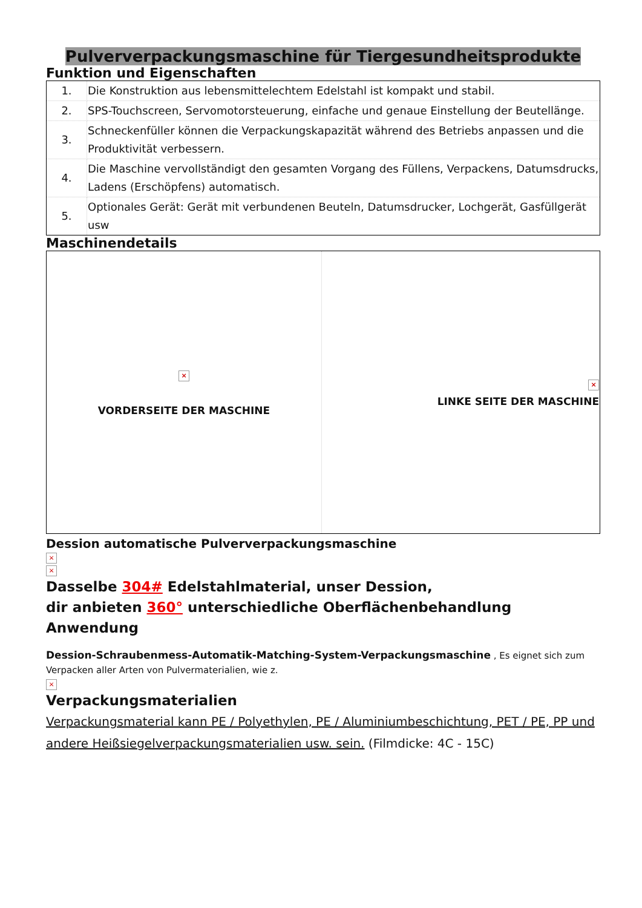Pulververpackungsmaschine für Tiergesundheitsprodukte
Funktion und Eigenschaften
| 1. | Die Konstruktion aus lebensmittelechtem Edelstahl ist kompakt und stabil. |
| 2. | SPS-Touchscreen, Servomotorsteuerung, einfache und genaue Einstellung der Beutellänge. |
| 3. | Schneckenfüller können die Verpackungskapazität während des Betriebs anpassen und die Produktivität verbessern. |
| 4. | Die Maschine vervollständigt den gesamten Vorgang des Füllens, Verpackens, Datumsdrucks, Ladens (Erschöpfens) automatisch. |
| 5. | Optionales Gerät: Gerät mit verbundenen Beuteln, Datumsdrucker, Lochgerät, Gasfüllgerät usw |
Maschinendetails
| × VORDERSEITE DER MASCHINE | × LINKE SEITE DER MASCHINE |
Dession automatische Pulververpackungsmaschine
×
×
Dasselbe 304# Edelstahlmaterial, unser Dession,
dir anbieten 360° unterschiedliche Oberflächenbehandlung
Anwendung
Dession-Schraubenmess-Automatik-Matching-System-Verpackungsmaschine , Es eignet sich zum Verpacken aller Arten von Pulvermaterialien, wie z.
×
Verpackungsmaterialien
Verpackungsmaterial kann PE / Polyethylen, PE / Aluminiumbeschichtung, PET / PE, PP und andere Heißsiegelverpackungsmaterialien usw. sein. (Filmdicke: 4C - 15C)